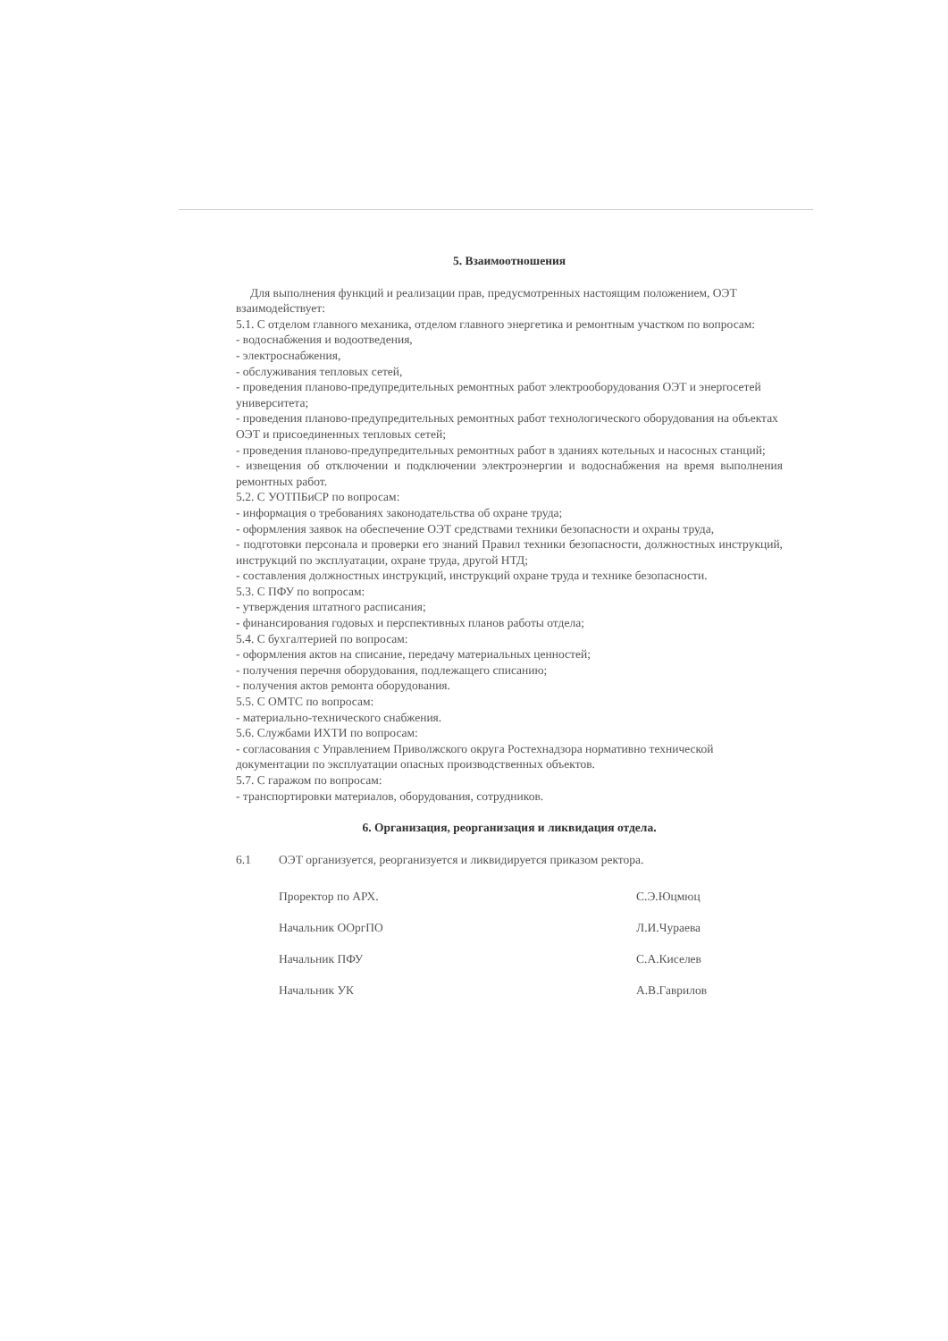5. Взаимоотношения
Для выполнения функций и реализации прав, предусмотренных настоящим положением, ОЭТ взаимодействует:
5.1. С отделом главного механика, отделом главного энергетика и ремонтным участком по вопросам:
- водоснабжения и водоотведения,
- электроснабжения,
- обслуживания тепловых сетей,
- проведения планово-предупредительных ремонтных работ электрооборудования ОЭТ и энергосетей университета;
- проведения планово-предупредительных ремонтных работ технологического оборудования на объектах ОЭТ и присоединенных тепловых сетей;
- проведения планово-предупредительных ремонтных работ в зданиях котельных и насосных станций;
- извещения об отключении и подключении электроэнергии и водоснабжения на время выполнения ремонтных работ.
5.2. С УОТПБиСР по вопросам:
- информация о требованиях законодательства об охране труда;
- оформления заявок на обеспечение ОЭТ средствами техники безопасности и охраны труда,
- подготовки персонала и проверки его знаний Правил техники безопасности, должностных инструкций, инструкций по эксплуатации, охране труда, другой НТД;
- составления должностных инструкций, инструкций охране труда и технике безопасности.
5.3. С ПФУ по вопросам:
- утверждения штатного расписания;
- финансирования годовых и перспективных планов работы отдела;
5.4. С бухгалтерией по вопросам:
- оформления актов на списание, передачу материальных ценностей;
- получения перечня оборудования, подлежащего списанию;
- получения актов ремонта оборудования.
5.5. С ОМТС по вопросам:
- материально-технического снабжения.
5.6. Службами ИХТИ по вопросам:
- согласования с Управлением Приволжского округа Ростехнадзора нормативно технической документации по эксплуатации опасных производственных объектов.
5.7. С гаражом по вопросам:
- транспортировки материалов, оборудования, сотрудников.
6. Организация, реорганизация и ликвидация отдела.
6.1 ОЭТ организуется, реорганизуется и ликвидируется приказом ректора.
Проректор по АРХ.
С.Э.Юцмюц
Начальник ООргПО
Л.И.Чураева
Начальник ПФУ
С.А.Киселев
Начальник УК
А.В.Гаврилов